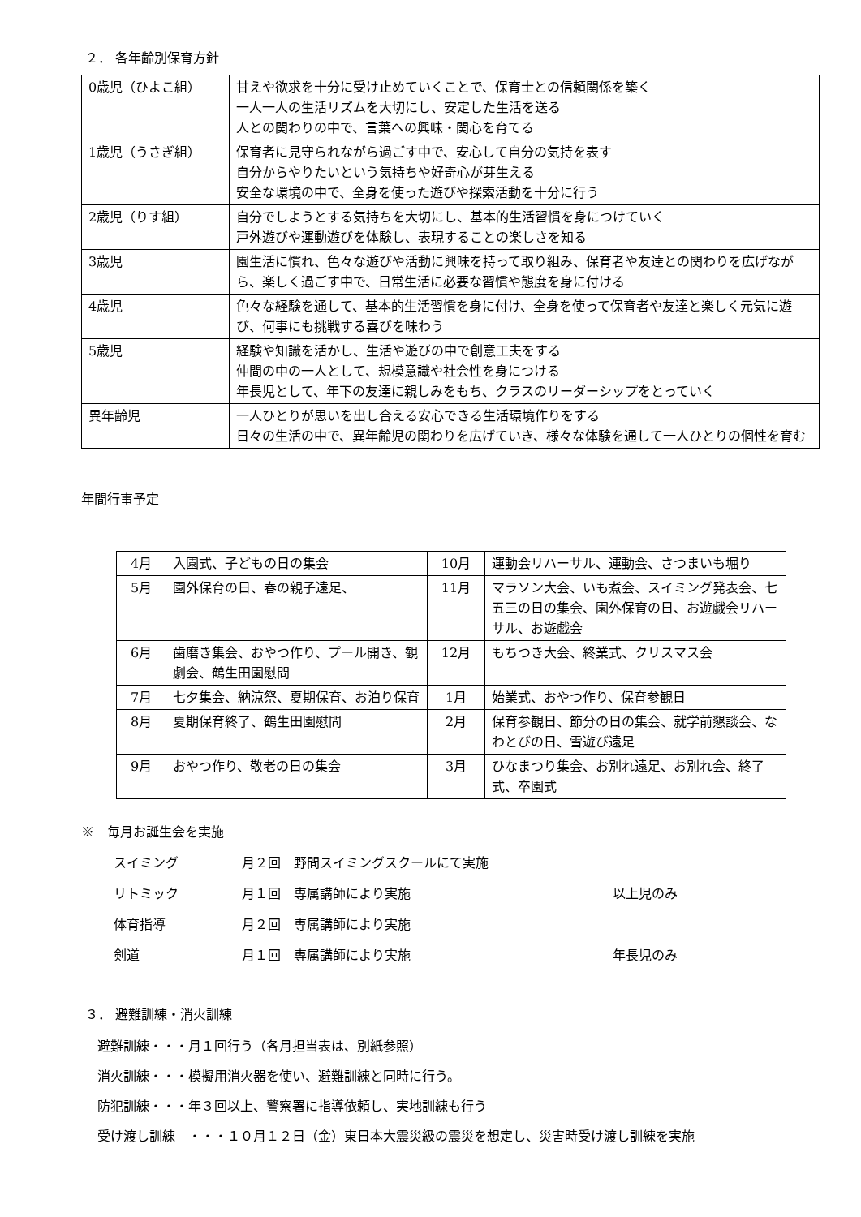２． 各年齢別保育方針
| 0歳児（ひよこ組） | 甘えや欲求を十分に受け止めていくことで、保育士との信頼関係を築く 一人一人の生活リズムを大切にし、安定した生活を送る 人との関わりの中で、言葉への興味・関心を育てる |
| 1歳児（うさぎ組） | 保育者に見守られながら過ごす中で、安心して自分の気持を表す 自分からやりたいという気持ちや好奇心が芽生える 安全な環境の中で、全身を使った遊びや探索活動を十分に行う |
| 2歳児（りす組） | 自分でしようとする気持ちを大切にし、基本的生活習慣を身につけていく 戸外遊びや運動遊びを体験し、表現することの楽しさを知る |
| 3歳児 | 園生活に慣れ、色々な遊びや活動に興味を持って取り組み、保育者や友達との関わりを広げながら、楽しく過ごす中で、日常生活に必要な習慣や態度を身に付ける |
| 4歳児 | 色々な経験を通して、基本的生活習慣を身に付け、全身を使って保育者や友達と楽しく元気に遊び、何事にも挑戦する喜びを味わう |
| 5歳児 | 経験や知識を活かし、生活や遊びの中で創意工夫をする 仲間の中の一人として、規模意識や社会性を身につける 年長児として、年下の友達に親しみをもち、クラスのリーダーシップをとっていく |
| 異年齢児 | 一人ひとりが思いを出し合える安心できる生活環境作りをする 日々の生活の中で、異年齢児の関わりを広げていき、様々な体験を通して一人ひとりの個性を育む |
年間行事予定
| 4月 | 入園式、子どもの日の集会 | 10月 | 運動会リハーサル、運動会、さつまいも堀り |
| 5月 | 園外保育の日、春の親子遠足、 | 11月 | マラソン大会、いも煮会、スイミング発表会、七五三の日の集会、園外保育の日、お遊戯会リハーサル、お遊戯会 |
| 6月 | 歯磨き集会、おやつ作り、プール開き、観劇会、鶴生田園慰問 | 12月 | もちつき大会、終業式、クリスマス会 |
| 7月 | 七夕集会、納涼祭、夏期保育、お泊り保育 | 1月 | 始業式、おやつ作り、保育参観日 |
| 8月 | 夏期保育終了、鶴生田園慰問 | 2月 | 保育参観日、節分の日の集会、就学前懇談会、なわとびの日、雪遊び遠足 |
| 9月 | おやつ作り、敬老の日の集会 | 3月 | ひなまつり集会、お別れ遠足、お別れ会、終了式、卒園式 |
※　毎月お誕生会を実施
スイミング 月２回　野間スイミングスクールにて実施
リトミック 月１回　専属講師により実施 以上児のみ
体育指導 月２回　専属講師により実施
剣道 月１回　専属講師により実施 年長児のみ
３． 避難訓練・消火訓練
避難訓練・・・月１回行う（各月担当表は、別紙参照）
消火訓練・・・模擬用消火器を使い、避難訓練と同時に行う。
防犯訓練・・・年３回以上、警察署に指導依頼し、実地訓練も行う
受け渡し訓練　・・・１０月１２日（金）東日本大震災級の震災を想定し、災害時受け渡し訓練を実施